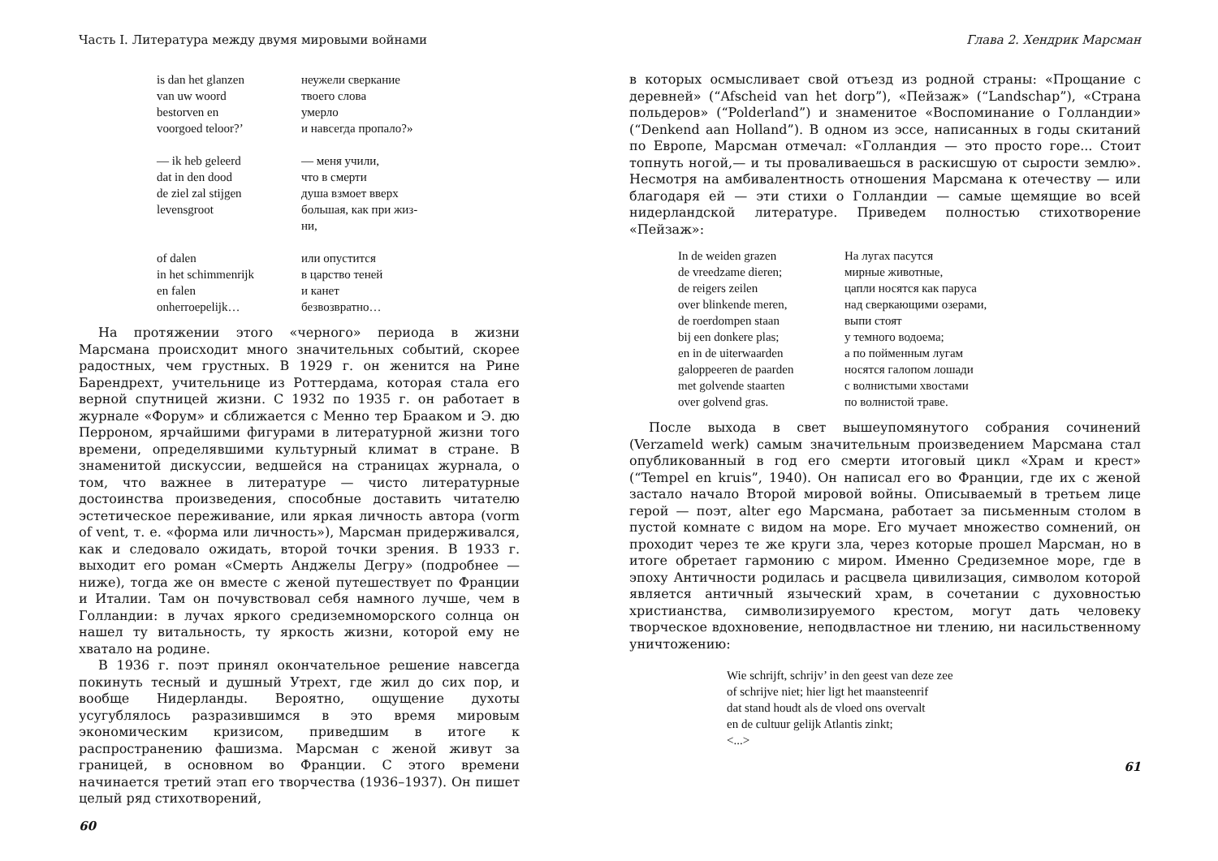Часть I. Литература между двумя мировыми войнами
is dan het glanzen
van uw woord
bestorven en
voorgoed teloor?’
— ik heb geleerd
dat in den dood
de ziel zal stijgen
levensgroot
of dalen
in het schimmenrijk
en falen
onherroepelijk…
неужели сверкание
твоего слова
умерло
и навсегда пропало?»
— меня учили,
что в смерти
душа взмоет вверх
большая, как при жиз-
ни,
или опустится
в царство теней
и канет
безвозвратно…
На протяжении этого «черного» периода в жизни Марсмана происходит много значительных событий, скорее радостных, чем грустных. В 1929 г. он женится на Рине Барендрехт, учительнице из Роттердама, которая стала его верной спутницей жизни. С 1932 по 1935 г. он работает в журнале «Форум» и сближается с Менно тер Брааком и Э. дю Перроном, ярчайшими фигурами в литературной жизни того времени, определявшими культурный климат в стране. В знаменитой дискуссии, ведшейся на страницах журнала, о том, что важнее в литературе — чисто литературные достоинства произведения, способные доставить читателю эстетическое переживание, или яркая личность автора (vorm of vent, т. е. «форма или личность»), Марсман придерживался, как и следовало ожидать, второй точки зрения. В 1933 г. выходит его роман «Смерть Анджелы Дегру» (подробнее — ниже), тогда же он вместе с женой путешествует по Франции и Италии. Там он почувствовал себя намного лучше, чем в Голландии: в лучах яркого средиземноморского солнца он нашел ту витальность, ту яркость жизни, которой ему не хватало на родине.
В 1936 г. поэт принял окончательное решение навсегда покинуть тесный и душный Утрехт, где жил до сих пор, и вообще Нидерланды. Вероятно, ощущение духоты усугублялось разразившимся в это время мировым экономическим кризисом, приведшим в итоге к распространению фашизма. Марсман с женой живут за границей, в основном во Франции. С этого времени начинается третий этап его творчества (1936–1937). Он пишет целый ряд стихотворений,
60
Глава 2. Хендрик Марсман
в которых осмысливает свой отъезд из родной страны: «Прощание с деревней» (“Afscheid van het dorp”), «Пейзаж» (“Landschap”), «Страна польдеров» (“Polderland”) и знаменитое «Воспоминание о Голландии» (“Denkend aan Holland”). В одном из эссе, написанных в годы скитаний по Европе, Марсман отмечал: «Голландия — это просто горе... Стоит топнуть ногой,— и ты проваливаешься в раскисшую от сырости землю». Несмотря на амбивалентность отношения Марсмана к отечеству — или благодаря ей — эти стихи о Голландии — самые щемящие во всей нидерландской литературе. Приведем полностью стихотворение «Пейзаж»:
In de weiden grazen
de vreedzame dieren;
de reigers zeilen
over blinkende meren,
de roerdompen staan
bij een donkere plas;
en in de uiterwaarden
galoppeeren de paarden
met golvende staarten
over golvend gras.
На лугах пасутся
мирные животные,
цапли носятся как паруса
над сверкающими озерами,
выпи стоят
у темного водоема;
а по пойменным лугам
носятся галопом лошади
с волнистыми хвостами
по волнистой траве.
После выхода в свет вышеупомянутого собрания сочинений (Verzameld werk) самым значительным произведением Марсмана стал опубликованный в год его смерти итоговый цикл «Храм и крест» (“Tempel en kruis”, 1940). Он написал его во Франции, где их с женой застало начало Второй мировой войны. Описываемый в третьем лице герой — поэт, alter ego Марсмана, работает за письменным столом в пустой комнате с видом на море. Его мучает множество сомнений, он проходит через те же круги зла, через которые прошел Марсман, но в итоге обретает гармонию с миром. Именно Средиземное море, где в эпоху Античности родилась и расцвела цивилизация, символом которой является античный языческий храм, в сочетании с духовностью христианства, символизируемого крестом, могут дать человеку творческое вдохновение, неподвластное ни тлению, ни насильственному уничтожению:
Wie schrijft, schrijv’ in den geest van deze zee
of schrijve niet; hier ligt het maansteenrif
dat stand houdt als de vloed ons overvalt
en de cultuur gelijk Atlantis zinkt;
<...>
61